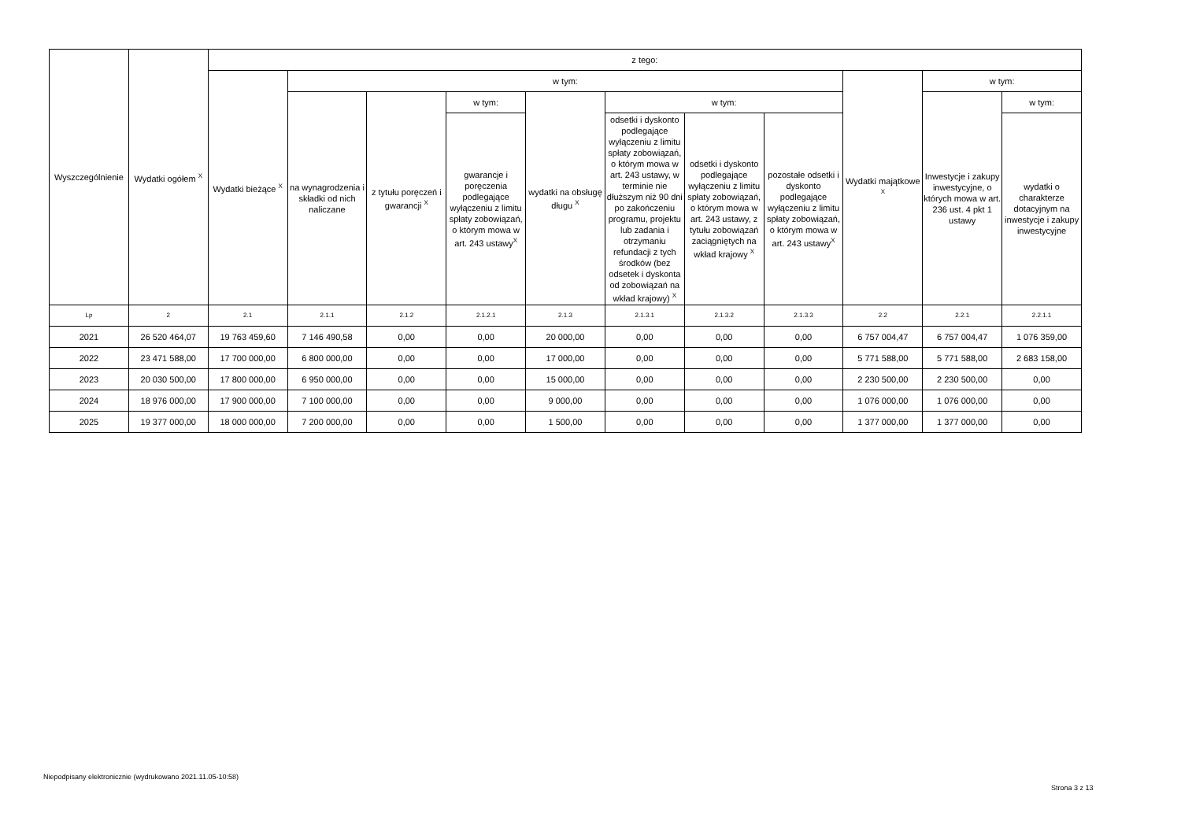| Wyszczególnienie | Wydatki ogółem <sup>X</sup> | z tego: | | | | | | | | | | |
| --- | --- | --- | --- | --- | --- | --- | --- | --- | --- | --- | --- | --- |
| | | Wydatki bieżące <sup>X</sup> | w tym: | | | | | | | Wydatki majątkowe <sup>X</sup> | w tym: | |
| | | | na wynagrodzenia i składki od nich naliczane | z tytułu poręczeń i gwarancji <sup>X</sup> | w tym: | wydatki na obsługę długu <sup>X</sup> | w tym: | | | | Inwestycje i zakupy inwestycyjne, o których mowa w art. 236 ust. 4 pkt 1 ustawy | w tym: |
| | | | | | gwarancje i poręczenia podlegające wyłączeniu z limitu spłaty zobowiązań, o którym mowa w art. 243 ustawy<sup>X</sup> | | odsetki i dyskonto podlegające wyłączeniu z limitu spłaty zobowiązań, o którym mowa w art. 243 ustawy, w terminie nie dłuższym niż 90 dni po zakończeniu programu, projektu lub zadania i otrzymaniu refundacji z tych środków (bez odsetek i dyskonta od zobowiązań na wkład krajowy) <sup>X</sup> | odsetki i dyskonto podlegające wyłączeniu z limitu spłaty zobowiązań, o którym mowa w art. 243 ustawy, z tytułu zobowiązań zaciągniętych na wkład krajowy <sup>X</sup> | pozostałe odsetki i dyskonto podlegające wyłączeniu z limitu spłaty zobowiązań, o którym mowa w art. 243 ustawy<sup>X</sup> | | | wydatki o charakterze dotacyjnym na inwestycje i zakupy inwestycyjne |
| Lp | 2 | 2.1 | 2.1.1 | 2.1.2 | 2.1.2.1 | 2.1.3 | 2.1.3.1 | 2.1.3.2 | 2.1.3.3 | 2.2 | 2.2.1 | 2.2.1.1 |
| 2021 | 26 520 464,07 | 19 763 459,60 | 7 146 490,58 | 0,00 | 0,00 | 20 000,00 | 0,00 | 0,00 | 0,00 | 6 757 004,47 | 6 757 004,47 | 1 076 359,00 |
| 2022 | 23 471 588,00 | 17 700 000,00 | 6 800 000,00 | 0,00 | 0,00 | 17 000,00 | 0,00 | 0,00 | 0,00 | 5 771 588,00 | 5 771 588,00 | 2 683 158,00 |
| 2023 | 20 030 500,00 | 17 800 000,00 | 6 950 000,00 | 0,00 | 0,00 | 15 000,00 | 0,00 | 0,00 | 0,00 | 2 230 500,00 | 2 230 500,00 | 0,00 |
| 2024 | 18 976 000,00 | 17 900 000,00 | 7 100 000,00 | 0,00 | 0,00 | 9 000,00 | 0,00 | 0,00 | 0,00 | 1 076 000,00 | 1 076 000,00 | 0,00 |
| 2025 | 19 377 000,00 | 18 000 000,00 | 7 200 000,00 | 0,00 | 0,00 | 1 500,00 | 0,00 | 0,00 | 0,00 | 1 377 000,00 | 1 377 000,00 | 0,00 |
Niepodpisany elektronicznie (wydrukowano 2021.11.05-10:58)
Strona 3 z 13